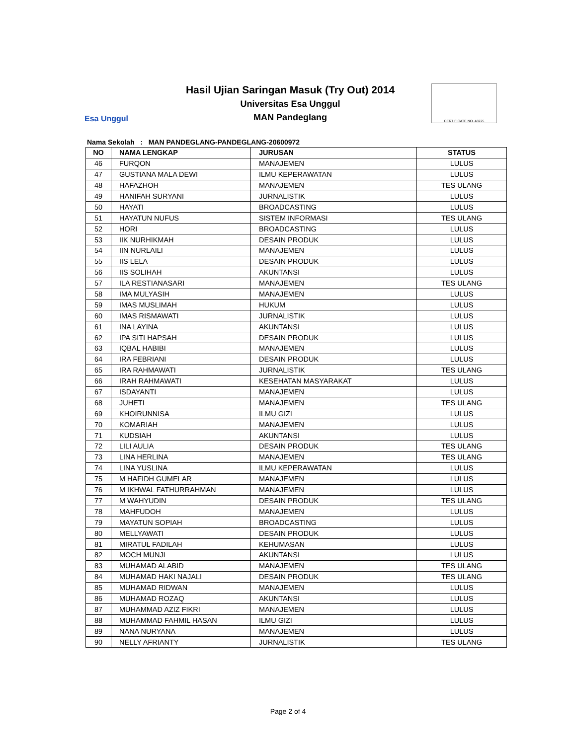Esa Unggul
Hasil Ujian Saringan Masuk (Try Out) 2014
Universitas Esa Unggul
MAN Pandeglang
CERTIFICATE NO. 48725
Nama Sekolah : MAN PANDEGLANG-PANDEGLANG-20600972
| NO | NAMA LENGKAP | JURUSAN | STATUS |
| --- | --- | --- | --- |
| 46 | FURQON | MANAJEMEN | LULUS |
| 47 | GUSTIANA MALA DEWI | ILMU KEPERAWATAN | LULUS |
| 48 | HAFAZHOH | MANAJEMEN | TES ULANG |
| 49 | HANIFAH SURYANI | JURNALISTIK | LULUS |
| 50 | HAYATI | BROADCASTING | LULUS |
| 51 | HAYATUN NUFUS | SISTEM INFORMASI | TES ULANG |
| 52 | HORI | BROADCASTING | LULUS |
| 53 | IIK NURHIKMAH | DESAIN PRODUK | LULUS |
| 54 | IIN NURLAILI | MANAJEMEN | LULUS |
| 55 | IIS LELA | DESAIN PRODUK | LULUS |
| 56 | IIS SOLIHAH | AKUNTANSI | LULUS |
| 57 | ILA RESTIANASARI | MANAJEMEN | TES ULANG |
| 58 | IMA MULYASIH | MANAJEMEN | LULUS |
| 59 | IMAS MUSLIMAH | HUKUM | LULUS |
| 60 | IMAS RISMAWATI | JURNALISTIK | LULUS |
| 61 | INA LAYINA | AKUNTANSI | LULUS |
| 62 | IPA SITI HAPSAH | DESAIN PRODUK | LULUS |
| 63 | IQBAL HABIBI | MANAJEMEN | LULUS |
| 64 | IRA FEBRIANI | DESAIN PRODUK | LULUS |
| 65 | IRA RAHMAWATI | JURNALISTIK | TES ULANG |
| 66 | IRAH RAHMAWATI | KESEHATAN MASYARAKAT | LULUS |
| 67 | ISDAYANTI | MANAJEMEN | LULUS |
| 68 | JUHETI | MANAJEMEN | TES ULANG |
| 69 | KHOIRUNNISA | ILMU GIZI | LULUS |
| 70 | KOMARIAH | MANAJEMEN | LULUS |
| 71 | KUDSIAH | AKUNTANSI | LULUS |
| 72 | LILI AULIA | DESAIN PRODUK | TES ULANG |
| 73 | LINA HERLINA | MANAJEMEN | TES ULANG |
| 74 | LINA YUSLINA | ILMU KEPERAWATAN | LULUS |
| 75 | M HAFIDH GUMELAR | MANAJEMEN | LULUS |
| 76 | M IKHWAL FATHURRAHMAN | MANAJEMEN | LULUS |
| 77 | M WAHYUDIN | DESAIN PRODUK | TES ULANG |
| 78 | MAHFUDOH | MANAJEMEN | LULUS |
| 79 | MAYATUN SOPIAH | BROADCASTING | LULUS |
| 80 | MELLYAWATI | DESAIN PRODUK | LULUS |
| 81 | MIRATUL FADILAH | KEHUMASAN | LULUS |
| 82 | MOCH MUNJI | AKUNTANSI | LULUS |
| 83 | MUHAMAD ALABID | MANAJEMEN | TES ULANG |
| 84 | MUHAMAD HAKI NAJALI | DESAIN PRODUK | TES ULANG |
| 85 | MUHAMAD RIDWAN | MANAJEMEN | LULUS |
| 86 | MUHAMAD ROZAQ | AKUNTANSI | LULUS |
| 87 | MUHAMMAD AZIZ FIKRI | MANAJEMEN | LULUS |
| 88 | MUHAMMAD FAHMIL HASAN | ILMU GIZI | LULUS |
| 89 | NANA NURYANA | MANAJEMEN | LULUS |
| 90 | NELLY AFRIANTY | JURNALISTIK | TES ULANG |
Page 2 of 4